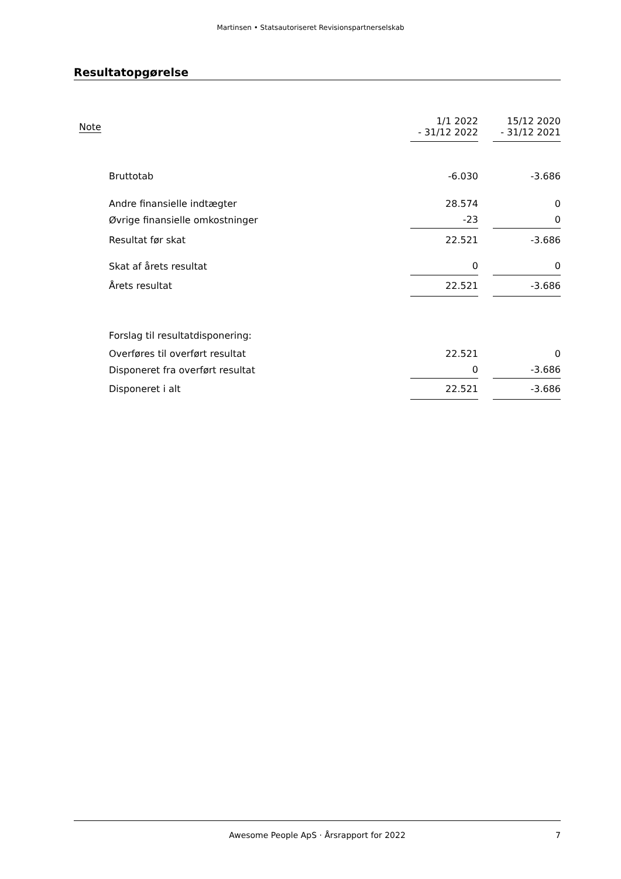Martinsen • Statsautoriseret Revisionspartnerselskab
Resultatopgørelse
| Note | | 1/1 2022 - 31/12 2022 | | 15/12 2020 - 31/12 2021 |
| --- | --- | --- | --- | --- |
| | Bruttotab | -6.030 | | -3.686 |
| | Andre finansielle indtægter | 28.574 | | 0 |
| | Øvrige finansielle omkostninger | -23 | | 0 |
| | Resultat før skat | 22.521 | | -3.686 |
| | Skat af årets resultat | 0 | | 0 |
| | Årets resultat | 22.521 | | -3.686 |
| | Forslag til resultatdisponering: | | | |
| | Overføres til overført resultat | 22.521 | | 0 |
| | Disponeret fra overført resultat | 0 | | -3.686 |
| | Disponeret i alt | 22.521 | | -3.686 |
Awesome People ApS · Årsrapport for 2022 7